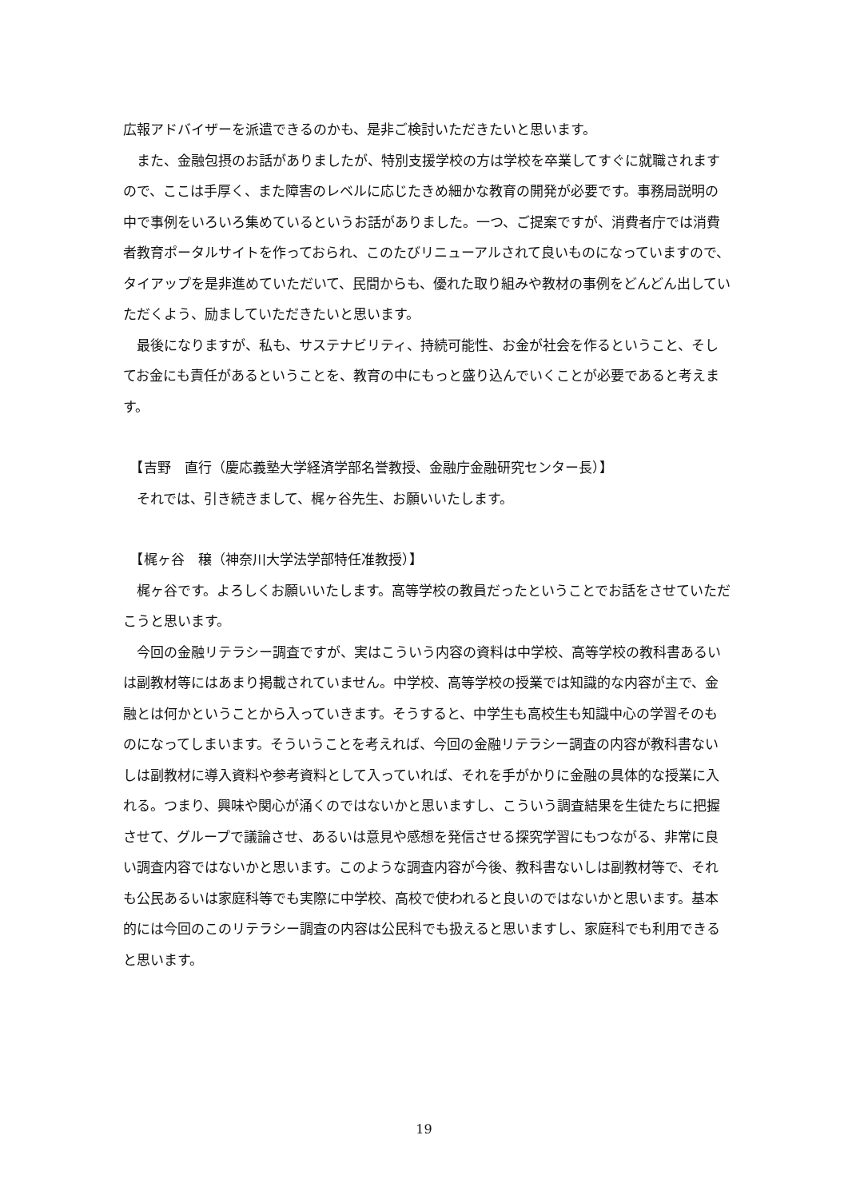広報アドバイザーを派遣できるのかも、是非ご検討いただきたいと思います。
　また、金融包摂のお話がありましたが、特別支援学校の方は学校を卒業してすぐに就職されますので、ここは手厚く、また障害のレベルに応じたきめ細かな教育の開発が必要です。事務局説明の中で事例をいろいろ集めているというお話がありました。一つ、ご提案ですが、消費者庁では消費者教育ポータルサイトを作っておられ、このたびリニューアルされて良いものになっていますので、タイアップを是非進めていただいて、民間からも、優れた取り組みや教材の事例をどんどん出していただくよう、励ましていただきたいと思います。
　最後になりますが、私も、サステナビリティ、持続可能性、お金が社会を作るということ、そしてお金にも責任があるということを、教育の中にもっと盛り込んでいくことが必要であると考えます。
　【吉野　直行（慶応義塾大学経済学部名誉教授、金融庁金融研究センター長）】
　それでは、引き続きまして、梶ヶ谷先生、お願いいたします。
　【梶ヶ谷　穣（神奈川大学法学部特任准教授）】
　梶ヶ谷です。よろしくお願いいたします。高等学校の教員だったということでお話をさせていただこうと思います。
　今回の金融リテラシー調査ですが、実はこういう内容の資料は中学校、高等学校の教科書あるいは副教材等にはあまり掲載されていません。中学校、高等学校の授業では知識的な内容が主で、金融とは何かということから入っていきます。そうすると、中学生も高校生も知識中心の学習そのものになってしまいます。そういうことを考えれば、今回の金融リテラシー調査の内容が教科書ないしは副教材に導入資料や参考資料として入っていれば、それを手がかりに金融の具体的な授業に入れる。つまり、興味や関心が涌くのではないかと思いますし、こういう調査結果を生徒たちに把握させて、グループで議論させ、あるいは意見や感想を発信させる探究学習にもつながる、非常に良い調査内容ではないかと思います。このような調査内容が今後、教科書ないしは副教材等で、それも公民あるいは家庭科等でも実際に中学校、高校で使われると良いのではないかと思います。基本的には今回のこのリテラシー調査の内容は公民科でも扱えると思いますし、家庭科でも利用できると思います。
19